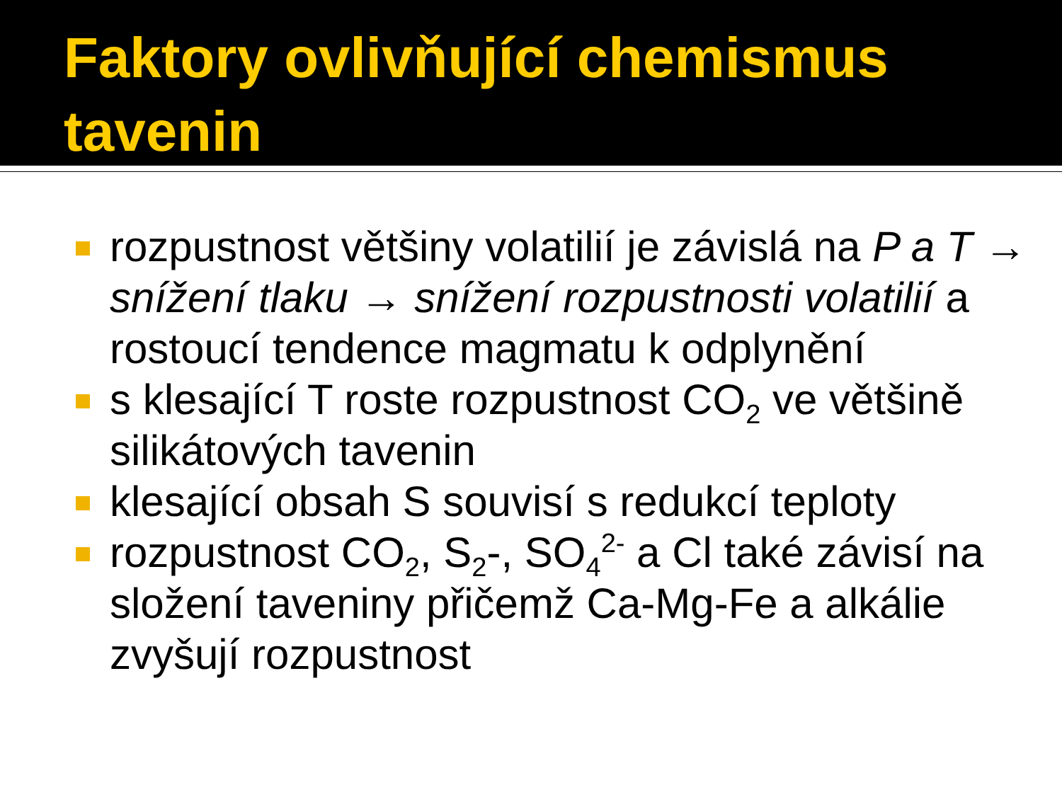Faktory ovlivňující chemismus tavenin
rozpustnost většiny volatilií je závislá na P a T → snížení tlaku → snížení rozpustnosti volatilií a rostoucí tendence magmatu k odplynění
s klesající T roste rozpustnost CO<sub>2</sub> ve většině silikátových tavenin
klesající obsah S souvisí s redukcí teploty
rozpustnost CO<sub>2</sub>, S<sub>2</sub>-, SO<sub>4</sub><sup>2-</sup> a Cl také závisí na složení taveniny přičemž Ca-Mg-Fe a alkálie zvyšují rozpustnost